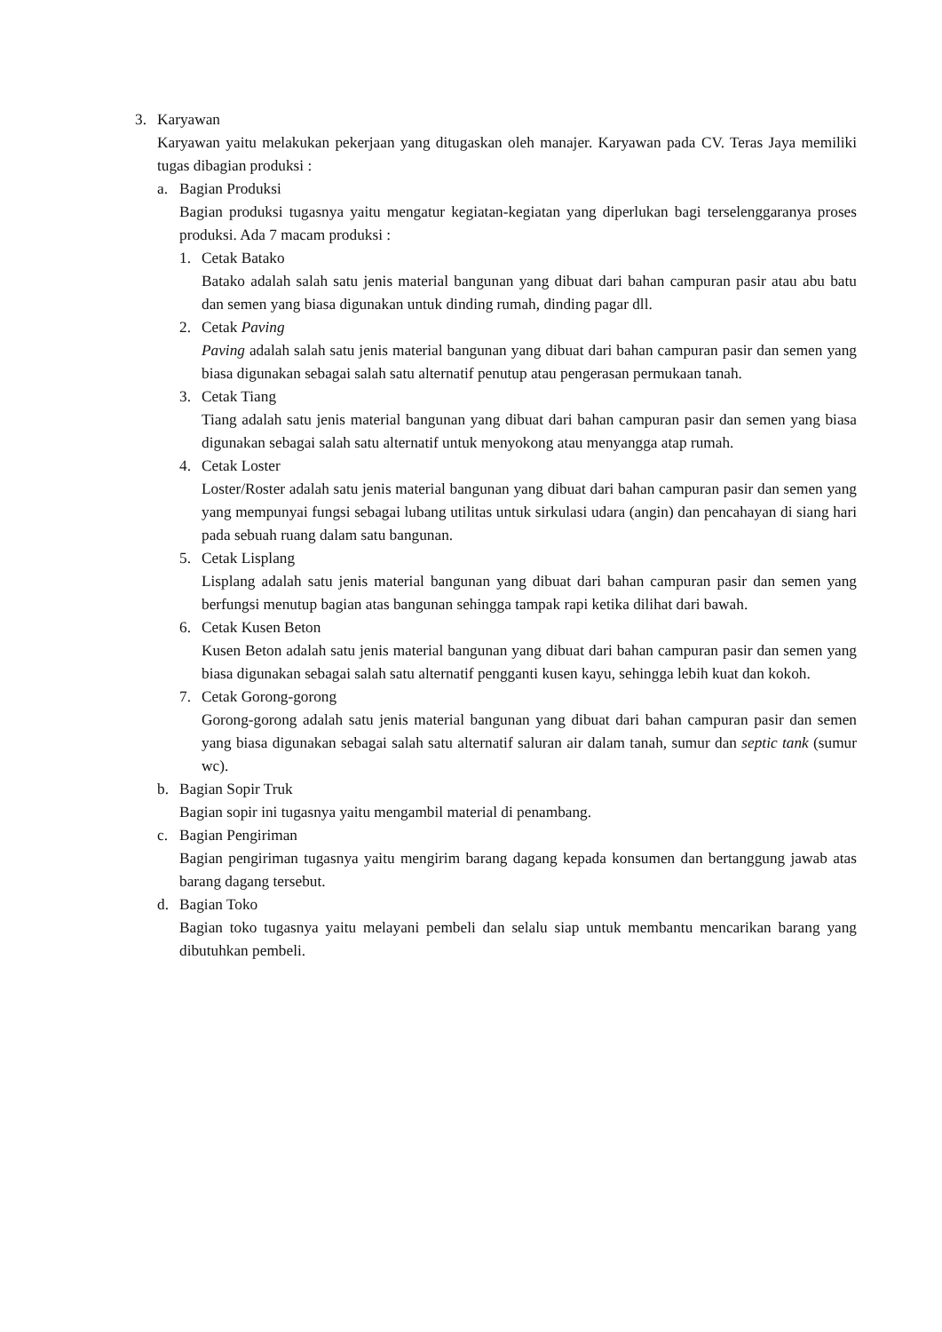3. Karyawan
Karyawan yaitu melakukan pekerjaan yang ditugaskan oleh manajer. Karyawan pada CV. Teras Jaya memiliki tugas dibagian produksi :
a. Bagian Produksi
Bagian produksi tugasnya yaitu mengatur kegiatan-kegiatan yang diperlukan bagi terselenggaranya proses produksi. Ada 7 macam produksi :
1. Cetak Batako
Batako adalah salah satu jenis material bangunan yang dibuat dari bahan campuran pasir atau abu batu dan semen yang biasa digunakan untuk dinding rumah, dinding pagar dll.
2. Cetak Paving
Paving adalah salah satu jenis material bangunan yang dibuat dari bahan campuran pasir dan semen yang biasa digunakan sebagai salah satu alternatif penutup atau pengerasan permukaan tanah.
3. Cetak Tiang
Tiang adalah satu jenis material bangunan yang dibuat dari bahan campuran pasir dan semen yang biasa digunakan sebagai salah satu alternatif untuk menyokong atau menyangga atap rumah.
4. Cetak Loster
Loster/Roster adalah satu jenis material bangunan yang dibuat dari bahan campuran pasir dan semen yang yang mempunyai fungsi sebagai lubang utilitas untuk sirkulasi udara (angin) dan pencahayan di siang hari pada sebuah ruang dalam satu bangunan.
5. Cetak Lisplang
Lisplang adalah satu jenis material bangunan yang dibuat dari bahan campuran pasir dan semen yang berfungsi menutup bagian atas bangunan sehingga tampak rapi ketika dilihat dari bawah.
6. Cetak Kusen Beton
Kusen Beton adalah satu jenis material bangunan yang dibuat dari bahan campuran pasir dan semen yang biasa digunakan sebagai salah satu alternatif pengganti kusen kayu, sehingga lebih kuat dan kokoh.
7. Cetak Gorong-gorong
Gorong-gorong adalah satu jenis material bangunan yang dibuat dari bahan campuran pasir dan semen yang biasa digunakan sebagai salah satu alternatif saluran air dalam tanah, sumur dan septic tank (sumur wc).
b. Bagian Sopir Truk
Bagian sopir ini tugasnya yaitu mengambil material di penambang.
c. Bagian Pengiriman
Bagian pengiriman tugasnya yaitu mengirim barang dagang kepada konsumen dan bertanggung jawab atas barang dagang tersebut.
d. Bagian Toko
Bagian toko tugasnya yaitu melayani pembeli dan selalu siap untuk membantu mencarikan barang yang dibutuhkan pembeli.